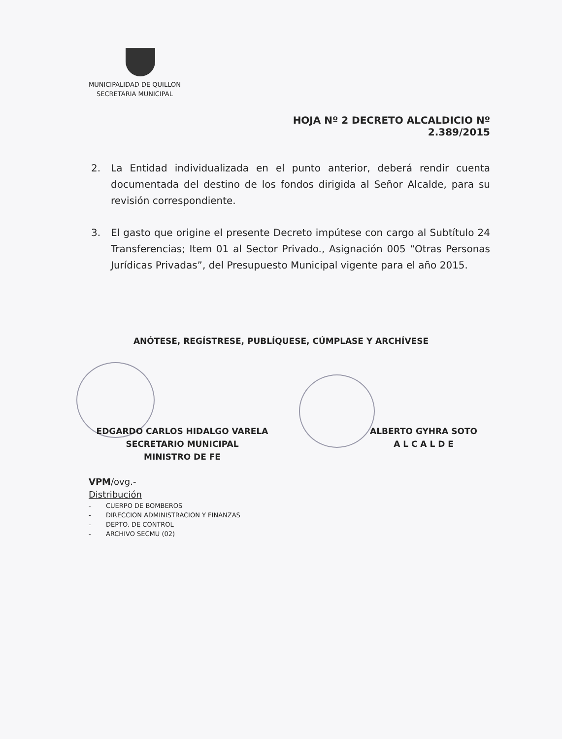MUNICIPALIDAD DE QUILLON
SECRETARIA MUNICIPAL
HOJA Nº 2 DECRETO ALCALDICIO Nº 2.389/2015
2. La Entidad individualizada en el punto anterior, deberá rendir cuenta documentada del destino de los fondos dirigida al Señor Alcalde, para su revisión correspondiente.
3. El gasto que origine el presente Decreto impútese con cargo al Subtítulo 24 Transferencias; Item 01 al Sector Privado., Asignación 005 “Otras Personas Jurídicas Privadas”, del Presupuesto Municipal vigente para el año 2015.
ANÓTESE, REGÍSTRESE, PUBLÍQUESE, CÚMPLASE Y ARCHÍVESE
EDGARDO CARLOS HIDALGO VARELA
SECRETARIO MUNICIPAL
MINISTRO DE FE
ALBERTO GYHRA SOTO
A L C A L D E
VPM/ovg.-
Distribución
- CUERPO DE BOMBEROS
- DIRECCION ADMINISTRACION Y FINANZAS
- DEPTO. DE CONTROL
- ARCHIVO SECMU (02)